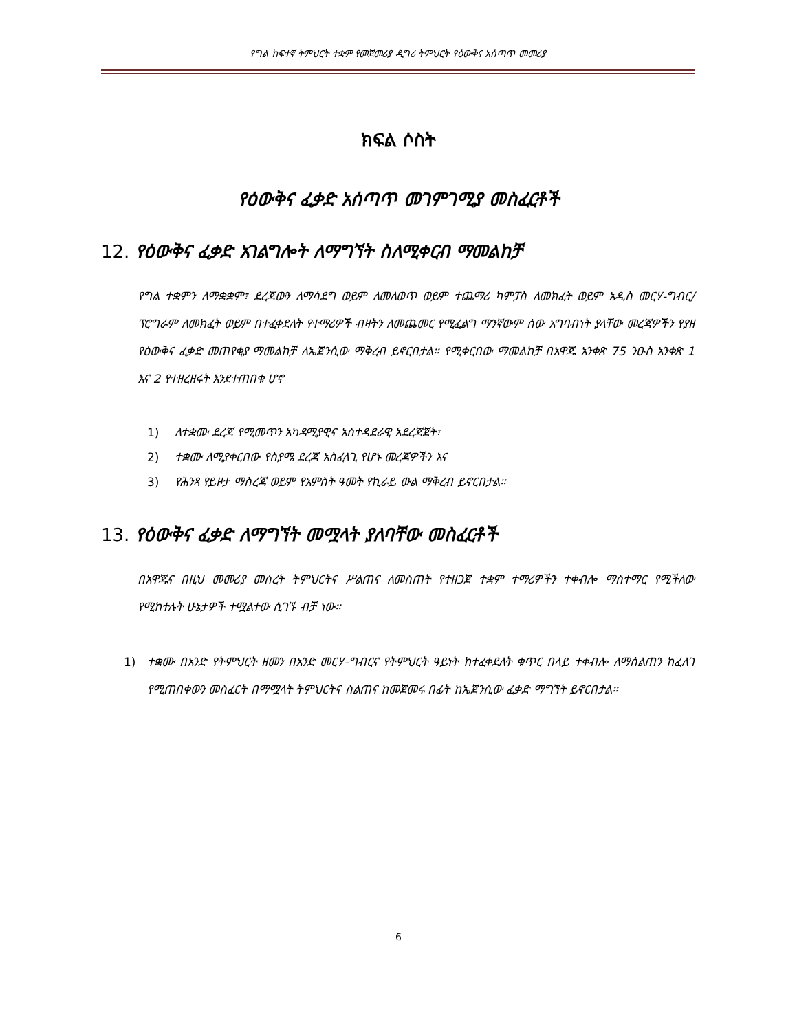የግል ከፍተኛ ትምህርት ተቋም የመጀመሪያ ዲግሪ ትምህርት የዕውቅና አሰጣጥ መመሪያ
ክፍል ሶስት
የዕውቅና ፈቃድ አሰጣጥ መገምገሚያ መስፈርቶች
12. የዕውቅና ፈቃድ አገልግሎት ለማግኘት ስለሚቀርብ ማመልከቻ
የግል ተቋምን ለማቋቋም፣ ደረጃውን ለማሳደግ ወይም ለመለወጥ ወይም ተጨማሪ ካምፓስ ለመክፈት ወይም አዲስ መርሃ-ግብር/ፕሮግራም ለመክፈት ወይም በተፈቀደለት የተማሪዎች ብዛትን ለመጨመር የሚፈልግ ማንኛውም ሰው አግባብነት ያላቸው መረጃዎችን የያዘ የዕውቅና ፈቃድ መጠየቂያ ማመልከቻ ለኤጀንሲው ማቅረብ ይኖርበታል። የሚቀርበው ማመልከቻ በአዋጁ አንቀጽ 75 ንዑስ አንቀጽ 1 እና 2 የተዘረዘሩት እንደተጠበቁ ሆኖ
1) ለተቋሙ ደረጃ የሚመጥን አካዳሚያዊና አስተዳደራዊ አደረጃጀት፣
2) ተቋሙ ለሚያቀርበው የስያሜ ደረጃ አስፈላጊ የሆኑ መረጃዎችን እና
3) የሕንጻ የይዞታ ማስረጃ ወይም የአምስት ዓመት የኪራይ ውል ማቅረብ ይኖርበታል።
13. የዕውቅና ፈቃድ ለማግኘት መሟላት ያለባቸው መስፈርቶች
በአዋጁና በዚህ መመሪያ መሰረት ትምህርትና ሥልጠና ለመስጠት የተዘጋጀ ተቋም ተማሪዎችን ተቀብሎ ማስተማር የሚችለው የሚከተሉት ሁኔታዎች ተሟልተው ሲገኙ ብቻ ነው።
1) ተቋሙ በአንድ የትምህርት ዘመን በአንድ መርሃ-ግብርና የትምህርት ዓይነት ከተፈቀደለት ቁጥር በላይ ተቀብሎ ለማሰልጠን ከፈለገ የሚጠበቀውን መስፈርት በማሟላት ትምህርትና ስልጠና ከመጀመሩ በፊት ከኤጀንሲው ፈቃድ ማግኘት ይኖርበታል።
6